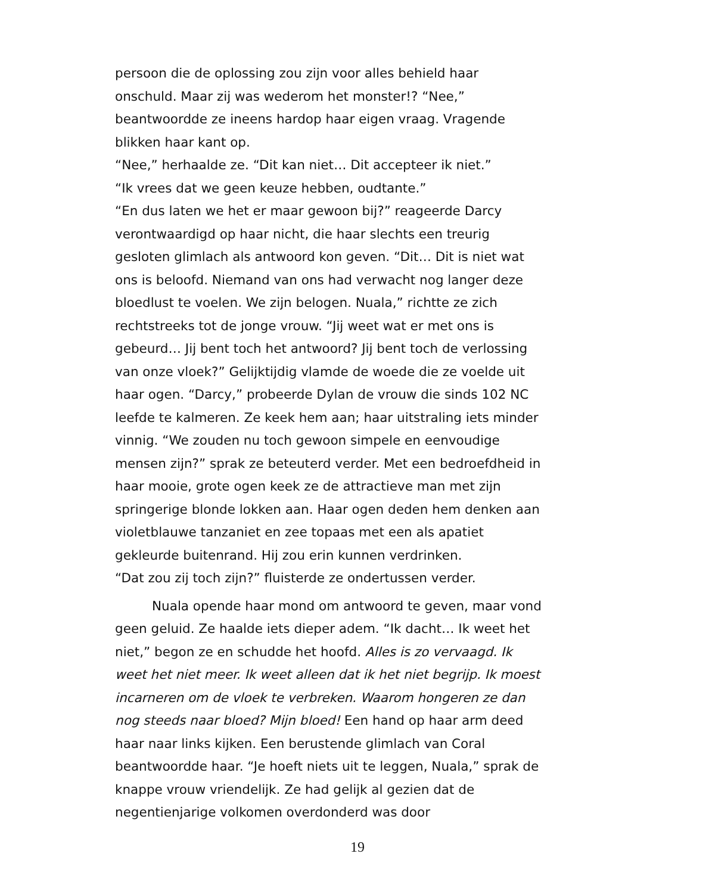persoon die de oplossing zou zijn voor alles behield haar onschuld. Maar zij was wederom het monster!? “Nee,” beantwoordde ze ineens hardop haar eigen vraag. Vragende blikken haar kant op.
“Nee,” herhaalde ze. “Dit kan niet… Dit accepteer ik niet.”
“Ik vrees dat we geen keuze hebben, oudtante.”
“En dus laten we het er maar gewoon bij?” reageerde Darcy verontwaardigd op haar nicht, die haar slechts een treurig gesloten glimlach als antwoord kon geven. “Dit… Dit is niet wat ons is beloofd. Niemand van ons had verwacht nog langer deze bloedlust te voelen. We zijn belogen. Nuala,” richtte ze zich rechtstreeks tot de jonge vrouw. “Jij weet wat er met ons is gebeurd… Jij bent toch het antwoord? Jij bent toch de verlossing van onze vloek?” Gelijktijdig vlamde de woede die ze voelde uit haar ogen. “Darcy,” probeerde Dylan de vrouw die sinds 102 NC leefde te kalmeren. Ze keek hem aan; haar uitstraling iets minder vinnig. “We zouden nu toch gewoon simpele en eenvoudige mensen zijn?” sprak ze beteuterd verder. Met een bedroefdheid in haar mooie, grote ogen keek ze de attractieve man met zijn springerige blonde lokken aan. Haar ogen deden hem denken aan violetblauwe tanzaniet en zee topaas met een als apatiet gekleurde buitenrand. Hij zou erin kunnen verdrinken.
“Dat zou zij toch zijn?” fluisterde ze ondertussen verder.
Nuala opende haar mond om antwoord te geven, maar vond geen geluid. Ze haalde iets dieper adem. “Ik dacht… Ik weet het niet,” begon ze en schudde het hoofd. Alles is zo vervaagd. Ik weet het niet meer. Ik weet alleen dat ik het niet begrijp. Ik moest incarneren om de vloek te verbreken. Waarom hongeren ze dan nog steeds naar bloed? Mijn bloed! Een hand op haar arm deed haar naar links kijken. Een berustende glimlach van Coral beantwoordde haar. “Je hoeft niets uit te leggen, Nuala,” sprak de knappe vrouw vriendelijk. Ze had gelijk al gezien dat de negentienjarige volkomen overdonderd was door
19